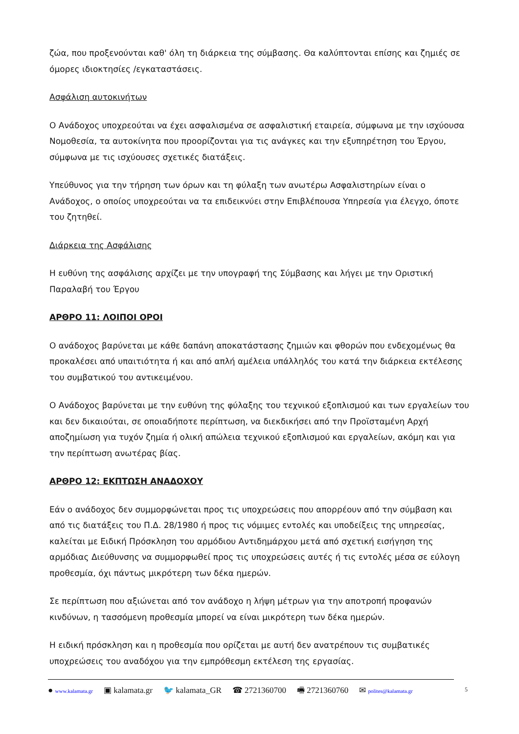ζώα, που προξενούνται καθ' όλη τη διάρκεια της σύμβασης. Θα καλύπτονται επίσης και ζημιές σε όμορες ιδιοκτησίες /εγκαταστάσεις.
Ασφάλιση αυτοκινήτων
Ο Ανάδοχος υποχρεούται να έχει ασφαλισμένα σε ασφαλιστική εταιρεία, σύμφωνα με την ισχύουσα Νομοθεσία, τα αυτοκίνητα που προορίζονται για τις ανάγκες και την εξυπηρέτηση του Έργου, σύμφωνα με τις ισχύουσες σχετικές διατάξεις.
Υπεύθυνος για την τήρηση των όρων και τη φύλαξη των ανωτέρω Ασφαλιστηρίων είναι ο Ανάδοχος, ο οποίος υποχρεούται να τα επιδεικνύει στην Επιβλέπουσα Υπηρεσία για έλεγχο, όποτε του ζητηθεί.
Διάρκεια της Ασφάλισης
Η ευθύνη της ασφάλισης αρχίζει με την υπογραφή της Σύμβασης και λήγει με την Οριστική Παραλαβή του Έργου
ΑΡΘΡΟ 11: ΛΟΙΠΟΙ ΟΡΟΙ
Ο ανάδοχος βαρύνεται με κάθε δαπάνη αποκατάστασης ζημιών και φθορών που ενδεχομένως θα προκαλέσει από υπαιτιότητα ή και από απλή αμέλεια υπάλληλός του κατά την διάρκεια εκτέλεσης του συμβατικού του αντικειμένου.
Ο Ανάδοχος βαρύνεται με την ευθύνη της φύλαξης του τεχνικού εξοπλισμού και των εργαλείων του και δεν δικαιούται, σε οποιαδήποτε περίπτωση, να διεκδικήσει από την Προϊσταμένη Αρχή αποζημίωση για τυχόν ζημία ή ολική απώλεια τεχνικού εξοπλισμού και εργαλείων, ακόμη και για την περίπτωση ανωτέρας βίας.
ΑΡΘΡΟ 12: ΕΚΠΤΩΣΗ ΑΝΑΔΟΧΟΥ
Εάν ο ανάδοχος δεν συμμορφώνεται προς τις υποχρεώσεις που απορρέουν από την σύμβαση και από τις διατάξεις του Π.Δ. 28/1980 ή προς τις νόμιμες εντολές και υποδείξεις της υπηρεσίας, καλείται με Ειδική Πρόσκληση του αρμόδιου Αντιδημάρχου μετά από σχετική εισήγηση της αρμόδιας Διεύθυνσης να συμμορφωθεί προς τις υποχρεώσεις αυτές ή τις εντολές μέσα σε εύλογη προθεσμία, όχι πάντως μικρότερη των δέκα ημερών.
Σε περίπτωση που αξιώνεται από τον ανάδοχο η λήψη μέτρων για την αποτροπή προφανών κινδύνων, η τασσόμενη προθεσμία μπορεί να είναι μικρότερη των δέκα ημερών.
Η ειδική πρόσκληση και η προθεσμία που ορίζεται με αυτή δεν ανατρέπουν τις συμβατικές υποχρεώσεις του αναδόχου για την εμπρόθεσμη εκτέλεση της εργασίας.
● www.kalamata.gr ▣ kalamata.gr 🐦 kalamata_GR ☎ 2721360700 🖷 2721360760 ✉ polites@kalamata.gr
5